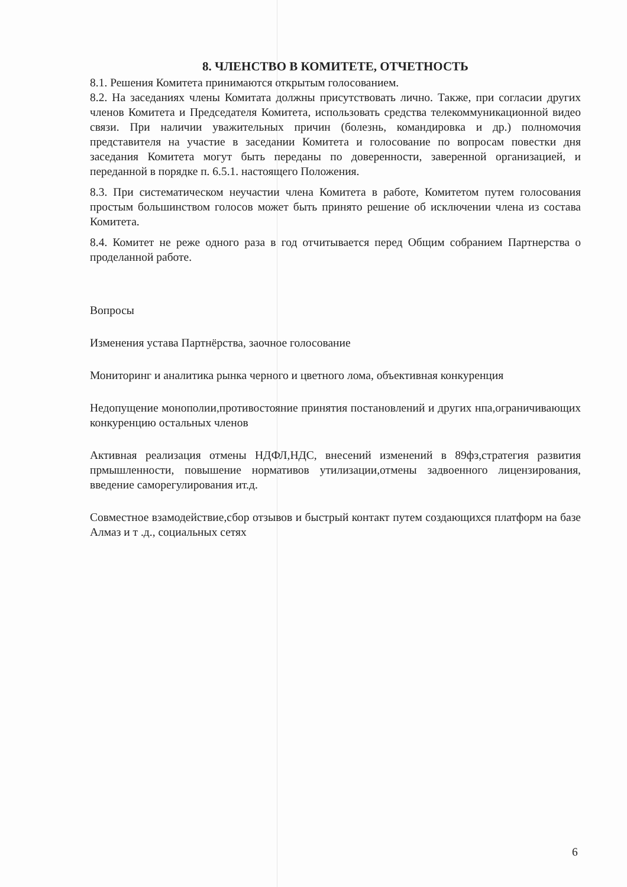8. ЧЛЕНСТВО В КОМИТЕТЕ, ОТЧЕТНОСТЬ
8.1. Решения Комитета принимаются открытым голосованием.
8.2. На заседаниях члены Комитата должны присутствовать лично. Также, при согласии других членов Комитета и Председателя Комитета, использовать средства телекоммуникационной видео связи. При наличии уважительных причин (болезнь, командировка и др.) полномочия представителя на участие в заседании Комитета и голосование по вопросам повестки дня заседания Комитета могут быть переданы по доверенности, заверенной организацией, и переданной в порядке п. 6.5.1. настоящего Положения.
8.3. При систематическом неучастии члена Комитета в работе, Комитетом путем голосования простым большинством голосов может быть принято решение об исключении члена из состава Комитета.
8.4. Комитет не реже одного раза в год отчитывается перед Общим собранием Партнерства о проделанной работе.
Вопросы
Изменения устава Партнёрства, заочное голосование
Мониторинг и аналитика рынка черного и цветного лома, объективная конкуренция
Недопущение монополии,противостояние принятия постановлений и других нпа,ограничивающих конкуренцию остальных членов
Активная реализация отмены НДФЛ,НДС, внесений изменений в 89фз,стратегия развития прмышленности, повышение нормативов утилизации,отмены задвоенного лицензирования, введение саморегулирования ит.д.
Совместное взамодействие,сбор отзывов и быстрый контакт путем создающихся платформ на базе Алмаз и т .д., социальных сетях
6